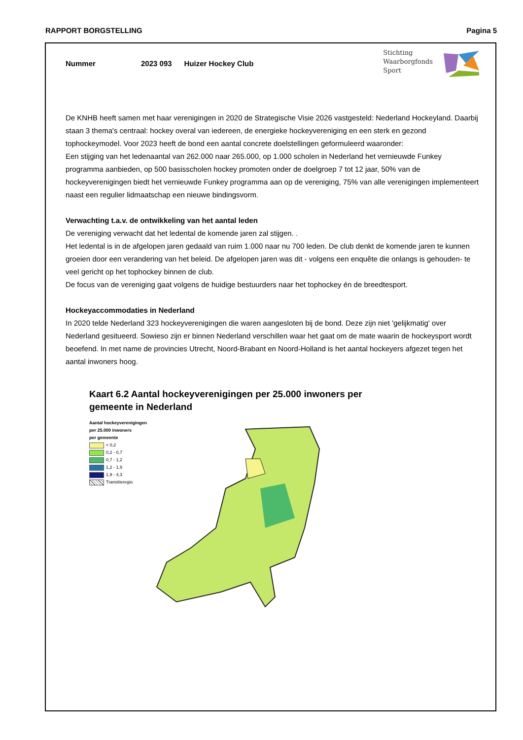RAPPORT BORGSTELLING Pagina 5
Nummer 2023 093 Huizer Hockey Club
Stichting
Waarborgfonds
Sport
De KNHB heeft samen met haar verenigingen in 2020 de Strategische Visie 2026 vastgesteld: Nederland Hockeyland. Daarbij staan 3 thema's centraal: hockey overal van iedereen, de energieke hockeyvereniging en een sterk en gezond tophockeymodel. Voor 2023 heeft de bond een aantal concrete doelstellingen geformuleerd waaronder:
Een stijging van het ledenaantal van 262.000 naar 265.000, op 1.000 scholen in Nederland het vernieuwde Funkey programma aanbieden, op 500 basisscholen hockey promoten onder de doelgroep 7 tot 12 jaar, 50% van de hockeyverenigingen biedt het vernieuwde Funkey programma aan op de vereniging, 75% van alle verenigingen implementeert naast een regulier lidmaatschap een nieuwe bindingsvorm.
Verwachting t.a.v. de ontwikkeling van het aantal leden
De vereniging verwacht dat het ledental de komende jaren zal stijgen. .
Het ledental is in de afgelopen jaren gedaald van ruim 1.000 naar nu 700 leden. De club denkt de komende jaren te kunnen groeien door een verandering van het beleid. De afgelopen jaren was dit - volgens een enquête die onlangs is gehouden- te veel gericht op het tophockey binnen de club.
De focus van de vereniging gaat volgens de huidige bestuurders naar het tophockey én de breedtesport.
Hockeyaccommodaties in Nederland
In 2020 telde Nederland 323 hockeyverenigingen die waren aangesloten bij de bond. Deze zijn niet 'gelijkmatig' over Nederland gesitueerd. Sowieso zijn er binnen Nederland verschillen waar het gaat om de mate waarin de hockeysport wordt beoefend. In met name de provincies Utrecht, Noord-Brabant en Noord-Holland is het aantal hockeyers afgezet tegen het aantal inwoners hoog.
Kaart 6.2 Aantal hockeyverenigingen per 25.000 inwoners per gemeente in Nederland
Aantal hockeyverenigingen
per 25.000 inwoners
per gemeente
< 0,2
0,2 - 0,7
0,7 - 1,2
1,2 - 1,9
1,9 - 4,3
Transitieregio